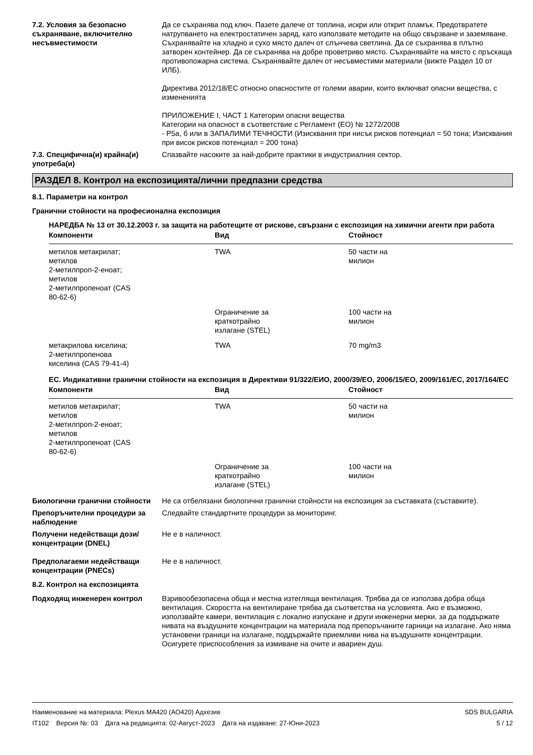7.2. Условия за безопасно съхраняване, включително несъвместимости
Да се съхранява под ключ. Пазете далече от топлина, искри или открит пламък. Предотвратете натрупването на електростатичен заряд, като използвате методите на общо свързване и заземяване. Съхранявайте на хладно и сухо място далеч от слънчева светлина. Да се съхранява в плътно затворен контейнер. Да се съхранява на добре проветриво място. Съхранявайте на място с пръскаща противопожарна система. Съхранявайте далеч от несъвместими материали (вижте Раздел 10 от ИЛБ).
Директива 2012/18/ЕС относно опасностите от големи аварии, които включват опасни вещества, с измененията
ПРИЛОЖЕНИЕ I, ЧАСТ 1 Категории опасни вещества
Категории на опасност в съответствие с Регламент (ЕО) № 1272/2008
- P5a, б или в ЗАПАЛИМИ ТЕЧНОСТИ (Изисквания при нисък рисков потенциал = 50 тона; Изисквания при висок рисков потенциал = 200 тона)
7.3. Специфична(и) крайна(и) употреба(и)
Спазвайте насоките за най-добрите практики в индустриалния сектор.
РАЗДЕЛ 8. Контрол на експозицията/лични предпазни средства
8.1. Параметри на контрол
Гранични стойности на професионална експозиция
НАРЕДБА № 13 от 30.12.2003 г. за защита на работещите от рискове, свързани с експозиция на химични агенти при работа
| Компоненти | Вид | Стойност |
| --- | --- | --- |
| метилов метакрилат; метилов 2-метилпроп-2-еноат; метилов 2-метилпропеноат (CAS 80-62-6) | TWA | 50 части на милион |
| | Ограничение за краткотрайно излагане (STEL) | 100 части на милион |
| метакрилова киселина; 2-метилпропенова киселина (CAS 79-41-4) | TWA | 70 mg/m3 |
ЕС. Индикативни гранични стойности на експозиция в Директиви 91/322/ЕИО, 2000/39/ЕО, 2006/15/ЕО, 2009/161/ЕС, 2017/164/ЕС
| Компоненти | Вид | Стойност |
| --- | --- | --- |
| метилов метакрилат; метилов 2-метилпроп-2-еноат; метилов 2-метилпропеноат (CAS 80-62-6) | TWA | 50 части на милион |
| | Ограничение за краткотрайно излагане (STEL) | 100 части на милион |
Биологични гранични стойности Не са отбелязани биологични гранични стойности на експозиция за съставката (съставките).
Препоръчителни процедури за наблюдение
Следвайте стандартните процедури за мониторинг.
Получени недействащи дози/концентрации (DNEL)
Не е в наличност.
Предполагаеми недействащи концентрации (PNECs)
Не е в наличност.
8.2. Контрол на експозицията
Подходящ инженерен контрол Взривообезопасена обща и местна изтегляща вентилация. Трябва да се използва добра обща вентилация. Скоростта на вентилиране трябва да съответства на условията. Ако е възможно, използвайте камери, вентилация с локално изпускане и други инженерни мерки, за да поддържате нивата на въздушните концентрации на материала под препоръчаните гарници на излагане. Ако няма установени граници на излагане, поддържайте приемливи нива на въздушните концентрации. Осигурете приспособления за измиване на очите и авариен душ.
Наименование на материала: Plexus MA420 (AO420) Адхезив
IT102 Версия №: 03 Дата на редакцията: 02-Август-2023 Дата на издаване: 27-Юни-2023
SDS BULGARIA
5 / 12